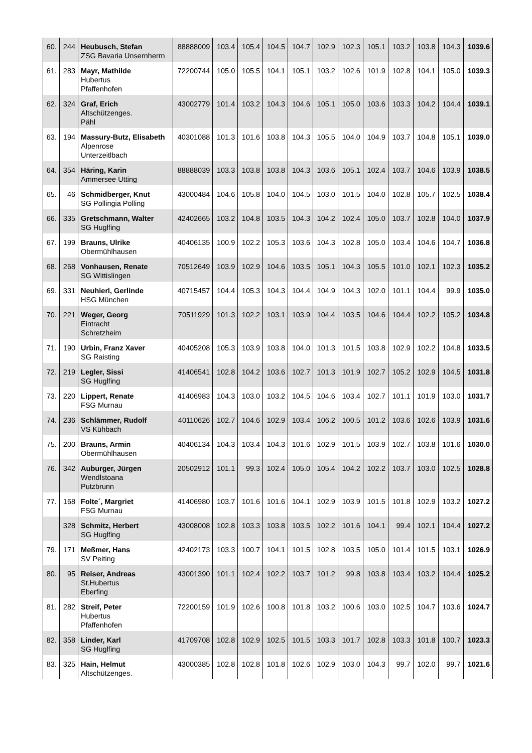| 60. | 244 | Heubusch, Stefan ZSG Bavaria Unsernherrn | 88888009 | 103.4 | 105.4 | 104.5 | 104.7 | 102.9 | 102.3 | 105.1 | 103.2 | 103.8 | 104.3 | 1039.6 |
| 61. | 283 | Mayr, Mathilde Hubertus Pfaffenhofen | 72200744 | 105.0 | 105.5 | 104.1 | 105.1 | 103.2 | 102.6 | 101.9 | 102.8 | 104.1 | 105.0 | 1039.3 |
| 62. | 324 | Graf, Erich Altschützenges. Pähl | 43002779 | 101.4 | 103.2 | 104.3 | 104.6 | 105.1 | 105.0 | 103.6 | 103.3 | 104.2 | 104.4 | 1039.1 |
| 63. | 194 | Massury-Butz, Elisabeth Alpenrose Unterzeitlbach | 40301088 | 101.3 | 101.6 | 103.8 | 104.3 | 105.5 | 104.0 | 104.9 | 103.7 | 104.8 | 105.1 | 1039.0 |
| 64. | 354 | Häring, Karin Ammersee Utting | 88888039 | 103.3 | 103.8 | 103.8 | 104.3 | 103.6 | 105.1 | 102.4 | 103.7 | 104.6 | 103.9 | 1038.5 |
| 65. | 46 | Schmidberger, Knut SG Pollingia Polling | 43000484 | 104.6 | 105.8 | 104.0 | 104.5 | 103.0 | 101.5 | 104.0 | 102.8 | 105.7 | 102.5 | 1038.4 |
| 66. | 335 | Gretschmann, Walter SG Huglfing | 42402665 | 103.2 | 104.8 | 103.5 | 104.3 | 104.2 | 102.4 | 105.0 | 103.7 | 102.8 | 104.0 | 1037.9 |
| 67. | 199 | Brauns, Ulrike Obermühlhausen | 40406135 | 100.9 | 102.2 | 105.3 | 103.6 | 104.3 | 102.8 | 105.0 | 103.4 | 104.6 | 104.7 | 1036.8 |
| 68. | 268 | Vonhausen, Renate SG Wittislingen | 70512649 | 103.9 | 102.9 | 104.6 | 103.5 | 105.1 | 104.3 | 105.5 | 101.0 | 102.1 | 102.3 | 1035.2 |
| 69. | 331 | Neuhierl, Gerlinde HSG München | 40715457 | 104.4 | 105.3 | 104.3 | 104.4 | 104.9 | 104.3 | 102.0 | 101.1 | 104.4 | 99.9 | 1035.0 |
| 70. | 221 | Weger, Georg Eintracht Schretzheim | 70511929 | 101.3 | 102.2 | 103.1 | 103.9 | 104.4 | 103.5 | 104.6 | 104.4 | 102.2 | 105.2 | 1034.8 |
| 71. | 190 | Urbin, Franz Xaver SG Raisting | 40405208 | 105.3 | 103.9 | 103.8 | 104.0 | 101.3 | 101.5 | 103.8 | 102.9 | 102.2 | 104.8 | 1033.5 |
| 72. | 219 | Legler, Sissi SG Huglfing | 41406541 | 102.8 | 104.2 | 103.6 | 102.7 | 101.3 | 101.9 | 102.7 | 105.2 | 102.9 | 104.5 | 1031.8 |
| 73. | 220 | Lippert, Renate FSG Murnau | 41406983 | 104.3 | 103.0 | 103.2 | 104.5 | 104.6 | 103.4 | 102.7 | 101.1 | 101.9 | 103.0 | 1031.7 |
| 74. | 236 | Schlämmer, Rudolf VS Kühbach | 40110626 | 102.7 | 104.6 | 102.9 | 103.4 | 106.2 | 100.5 | 101.2 | 103.6 | 102.6 | 103.9 | 1031.6 |
| 75. | 200 | Brauns, Armin Obermühlhausen | 40406134 | 104.3 | 103.4 | 104.3 | 101.6 | 102.9 | 101.5 | 103.9 | 102.7 | 103.8 | 101.6 | 1030.0 |
| 76. | 342 | Auburger, Jürgen Wendlstoana Putzbrunn | 20502912 | 101.1 | 99.3 | 102.4 | 105.0 | 105.4 | 104.2 | 102.2 | 103.7 | 103.0 | 102.5 | 1028.8 |
| 77. | 168 | Folte´, Margriet FSG Murnau | 41406980 | 103.7 | 101.6 | 101.6 | 104.1 | 102.9 | 103.9 | 101.5 | 101.8 | 102.9 | 103.2 | 1027.2 |
| | 328 | Schmitz, Herbert SG Huglfing | 43008008 | 102.8 | 103.3 | 103.8 | 103.5 | 102.2 | 101.6 | 104.1 | 99.4 | 102.1 | 104.4 | 1027.2 |
| 79. | 171 | Meßmer, Hans SV Peiting | 42402173 | 103.3 | 100.7 | 104.1 | 101.5 | 102.8 | 103.5 | 105.0 | 101.4 | 101.5 | 103.1 | 1026.9 |
| 80. | 95 | Reiser, Andreas St.Hubertus Eberfing | 43001390 | 101.1 | 102.4 | 102.2 | 103.7 | 101.2 | 99.8 | 103.8 | 103.4 | 103.2 | 104.4 | 1025.2 |
| 81. | 282 | Streif, Peter Hubertus Pfaffenhofen | 72200159 | 101.9 | 102.6 | 100.8 | 101.8 | 103.2 | 100.6 | 103.0 | 102.5 | 104.7 | 103.6 | 1024.7 |
| 82. | 358 | Linder, Karl SG Huglfing | 41709708 | 102.8 | 102.9 | 102.5 | 101.5 | 103.3 | 101.7 | 102.8 | 103.3 | 101.8 | 100.7 | 1023.3 |
| 83. | 325 | Hain, Helmut Altschützenges. | 43000385 | 102.8 | 102.8 | 101.8 | 102.6 | 102.9 | 103.0 | 104.3 | 99.7 | 102.0 | 99.7 | 1021.6 |